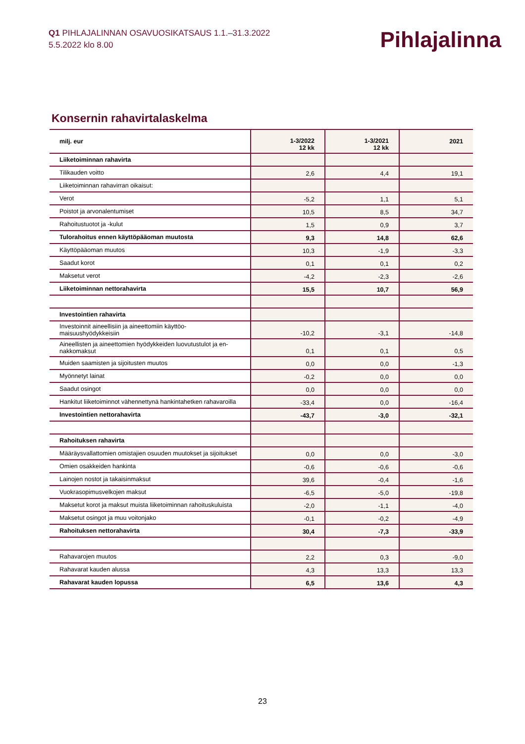Q1 PIHLAJALINNAN OSAVUOSIKATSAUS 1.1.–31.3.2022
5.5.2022 klo 8.00
Pihlajalinna
Konsernin rahavirtalaskelma
| milj. eur | 1-3/2022 12 kk | 1-3/2021 12 kk | 2021 |
| --- | --- | --- | --- |
| Liiketoiminnan rahavirta | | | |
| Tilikauden voitto | 2,6 | 4,4 | 19,1 |
| Liiketoiminnan rahavirran oikaisut: | | | |
| Verot | -5,2 | 1,1 | 5,1 |
| Poistot ja arvonalentumiset | 10,5 | 8,5 | 34,7 |
| Rahoitustuotot ja -kulut | 1,5 | 0,9 | 3,7 |
| Tulorahoitus ennen käyttöpääoman muutosta | 9,3 | 14,8 | 62,6 |
| Käyttöpääoman muutos | 10,3 | -1,9 | -3,3 |
| Saadut korot | 0,1 | 0,1 | 0,2 |
| Maksetut verot | -4,2 | -2,3 | -2,6 |
| Liiketoiminnan nettorahavirta | 15,5 | 10,7 | 56,9 |
| Investointien rahavirta | | | |
| Investoinnit aineellisiin ja aineettomiin käyttöo- maisuushyödykkeisiin | -10,2 | -3,1 | -14,8 |
| Aineellisten ja aineettomien hyödykkeiden luovutustulot ja en- nakkomaksut | 0,1 | 0,1 | 0,5 |
| Muiden saamisten ja sijoitusten muutos | 0,0 | 0,0 | -1,3 |
| Myönnetyt lainat | -0,2 | 0,0 | 0,0 |
| Saadut osingot | 0,0 | 0,0 | 0,0 |
| Hankitut liiketoiminnot vähennettynä hankintahetken rahavaroilla | -33,4 | 0,0 | -16,4 |
| Investointien nettorahavirta | -43,7 | -3,0 | -32,1 |
| Rahoituksen rahavirta | | | |
| Määräysvallattomien omistajien osuuden muutokset ja sijoitukset | 0,0 | 0,0 | -3,0 |
| Omien osakkeiden hankinta | -0,6 | -0,6 | -0,6 |
| Lainojen nostot ja takaisinmaksut | 39,6 | -0,4 | -1,6 |
| Vuokrasopimusvelkojen maksut | -6,5 | -5,0 | -19,8 |
| Maksetut korot ja maksut muista liiketoiminnan rahoituskuluista | -2,0 | -1,1 | -4,0 |
| Maksetut osingot ja muu voitonjako | -0,1 | -0,2 | -4,9 |
| Rahoituksen nettorahavirta | 30,4 | -7,3 | -33,9 |
| Rahavarojen muutos | 2,2 | 0,3 | -9,0 |
| Rahavarat kauden alussa | 4,3 | 13,3 | 13,3 |
| Rahavarat kauden lopussa | 6,5 | 13,6 | 4,3 |
23